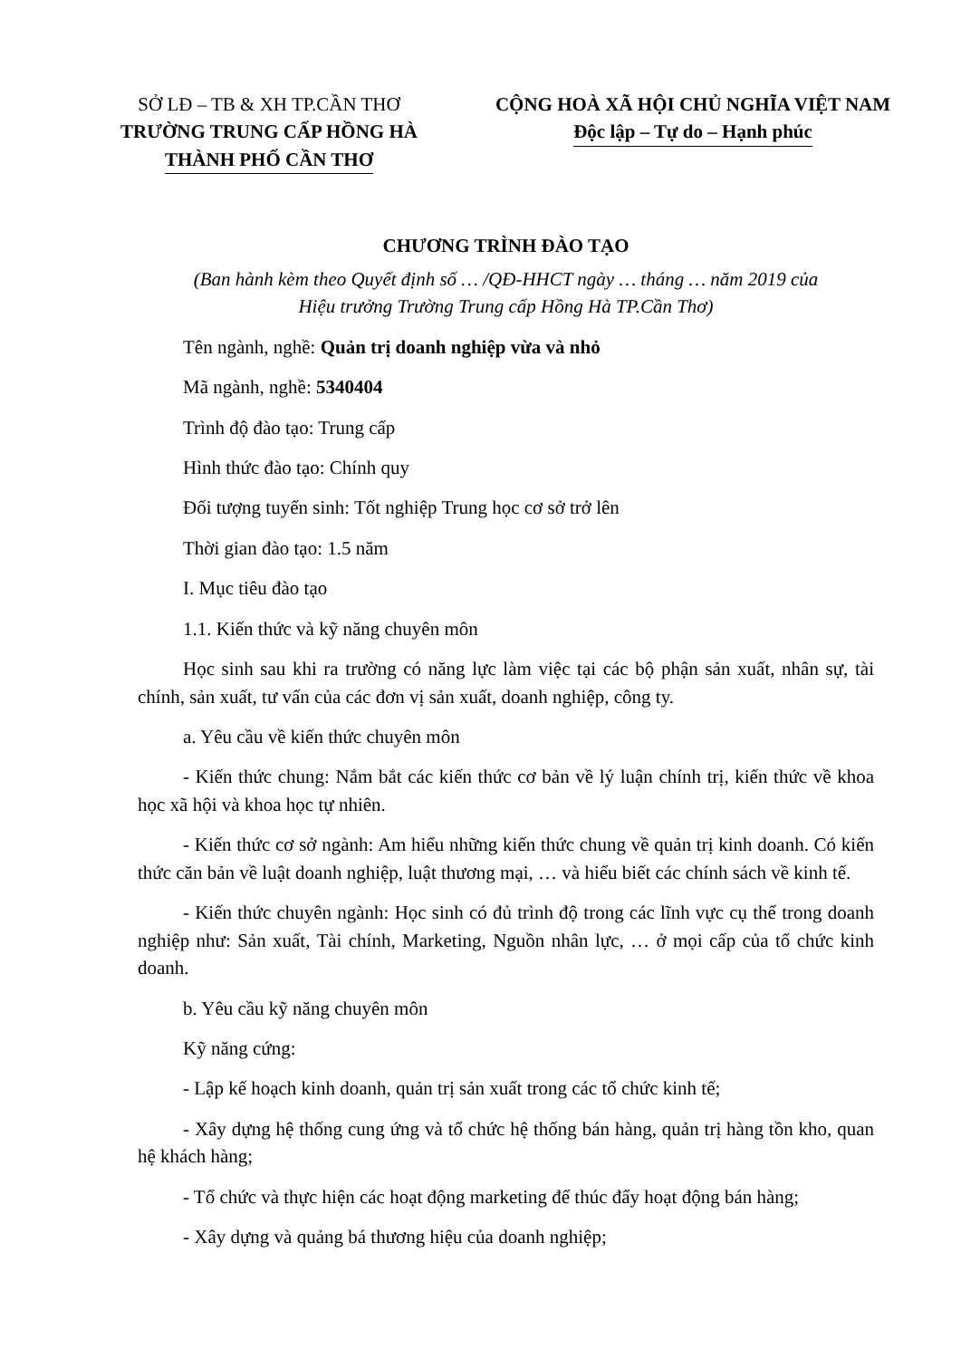SỞ LĐ – TB & XH TP.CẦN THƠ
TRƯỜNG TRUNG CẤP HỒNG HÀ
THÀNH PHỐ CẦN THƠ
CỘNG HOÀ XÃ HỘI CHỦ NGHĨA VIỆT NAM
Độc lập – Tự do – Hạnh phúc
CHƯƠNG TRÌNH ĐÀO TẠO
(Ban hành kèm theo Quyết định số … /QĐ-HHCT ngày … tháng … năm 2019 của
Hiệu trưởng Trường Trung cấp Hồng Hà TP.Cần Thơ)
Tên ngành, nghề: Quản trị doanh nghiệp vừa và nhỏ
Mã ngành, nghề: 5340404
Trình độ đào tạo: Trung cấp
Hình thức đào tạo: Chính quy
Đối tượng tuyển sinh: Tốt nghiệp Trung học cơ sở trở lên
Thời gian đào tạo: 1.5 năm
I. Mục tiêu đào tạo
1.1. Kiến thức và kỹ năng chuyên môn
Học sinh sau khi ra trường có năng lực làm việc tại các bộ phận sản xuất, nhân sự, tài chính, sản xuất, tư vấn của các đơn vị sản xuất, doanh nghiệp, công ty.
a. Yêu cầu về kiến thức chuyên môn
- Kiến thức chung: Nắm bắt các kiến thức cơ bản về lý luận chính trị, kiến thức về khoa học xã hội và khoa học tự nhiên.
- Kiến thức cơ sở ngành: Am hiểu những kiến thức chung về quản trị kinh doanh. Có kiến thức căn bản về luật doanh nghiệp, luật thương mại, … và hiểu biết các chính sách về kinh tế.
- Kiến thức chuyên ngành: Học sinh có đủ trình độ trong các lĩnh vực cụ thể trong doanh nghiệp như: Sản xuất, Tài chính, Marketing, Nguồn nhân lực, … ở mọi cấp của tổ chức kinh doanh.
b. Yêu cầu kỹ năng chuyên môn
Kỹ năng cứng:
- Lập kế hoạch kinh doanh, quản trị sản xuất trong các tổ chức kinh tế;
- Xây dựng hệ thống cung ứng và tổ chức hệ thống bán hàng, quản trị hàng tồn kho, quan hệ khách hàng;
- Tổ chức và thực hiện các hoạt động marketing để thúc đẩy hoạt động bán hàng;
- Xây dựng và quảng bá thương hiệu của doanh nghiệp;